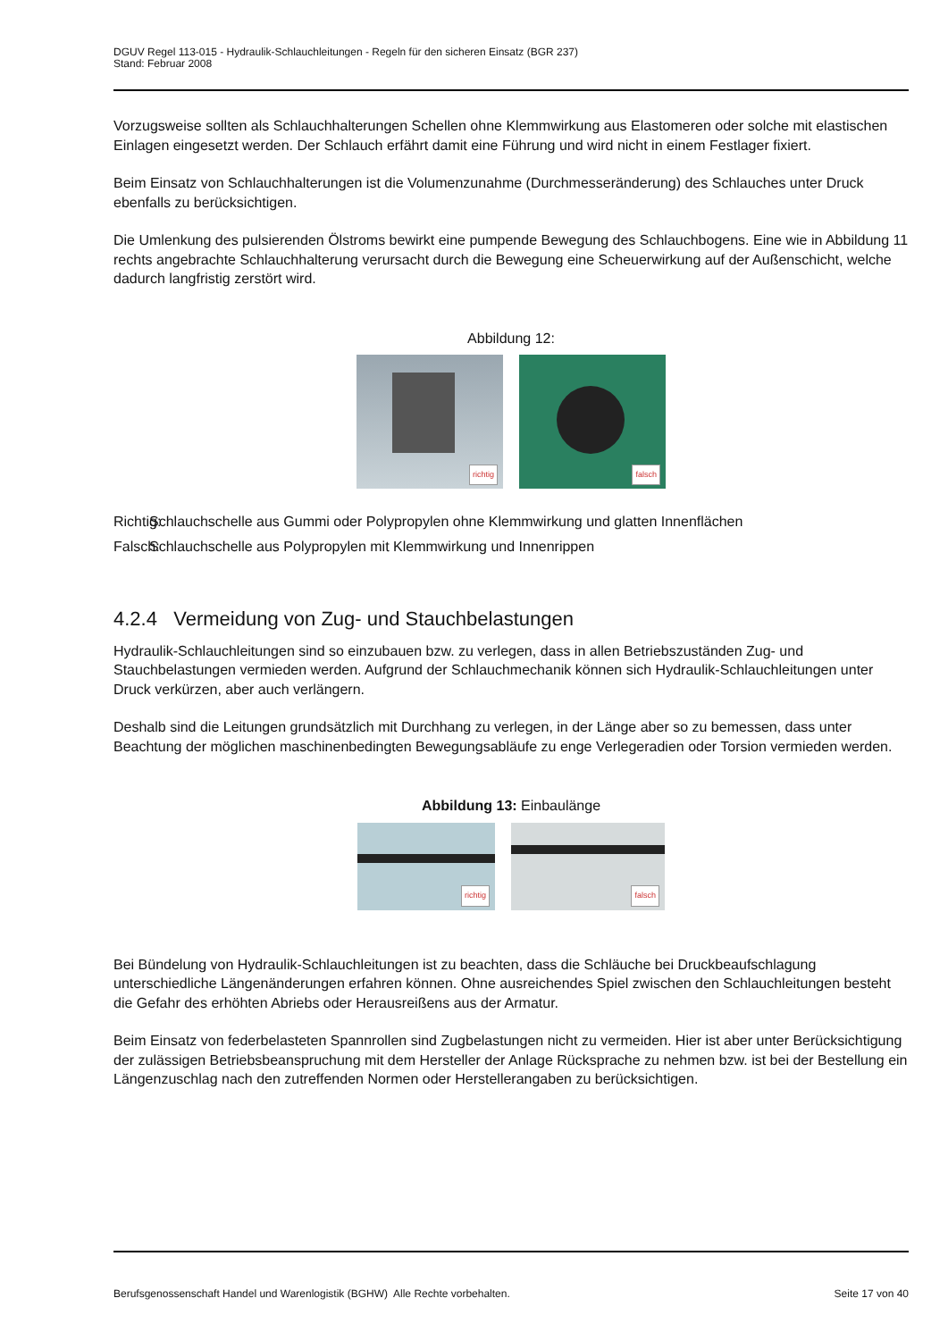DGUV Regel 113-015 - Hydraulik-Schlauchleitungen - Regeln für den sicheren Einsatz (BGR 237)
Stand: Februar 2008
Vorzugsweise sollten als Schlauchhalterungen Schellen ohne Klemmwirkung aus Elastomeren oder solche mit elastischen Einlagen eingesetzt werden. Der Schlauch erfährt damit eine Führung und wird nicht in einem Festlager fixiert.
Beim Einsatz von Schlauchhalterungen ist die Volumenzunahme (Durchmesseränderung) des Schlauches unter Druck ebenfalls zu berücksichtigen.
Die Umlenkung des pulsierenden Ölstroms bewirkt eine pumpende Bewegung des Schlauchbogens. Eine wie in Abbildung 11 rechts angebrachte Schlauchhalterung verursacht durch die Bewegung eine Scheuerwirkung auf der Außenschicht, welche dadurch langfristig zerstört wird.
Abbildung 12:
richtig
falsch
Richtig: Schlauchschelle aus Gummi oder Polypropylen ohne Klemmwirkung und glatten Innenflächen
Falsch: Schlauchschelle aus Polypropylen mit Klemmwirkung und Innenrippen
4.2.4 Vermeidung von Zug- und Stauchbelastungen
Hydraulik-Schlauchleitungen sind so einzubauen bzw. zu verlegen, dass in allen Betriebszuständen Zug- und Stauchbelastungen vermieden werden. Aufgrund der Schlauchmechanik können sich Hydraulik-Schlauchleitungen unter Druck verkürzen, aber auch verlängern.
Deshalb sind die Leitungen grundsätzlich mit Durchhang zu verlegen, in der Länge aber so zu bemessen, dass unter Beachtung der möglichen maschinenbedingten Bewegungsabläufe zu enge Verlegeradien oder Torsion vermieden werden.
Abbildung 13: Einbaulänge
richtig
falsch
Bei Bündelung von Hydraulik-Schlauchleitungen ist zu beachten, dass die Schläuche bei Druckbeaufschlagung unterschiedliche Längenänderungen erfahren können. Ohne ausreichendes Spiel zwischen den Schlauchleitungen besteht die Gefahr des erhöhten Abriebs oder Herausreißens aus der Armatur.
Beim Einsatz von federbelasteten Spannrollen sind Zugbelastungen nicht zu vermeiden. Hier ist aber unter Berücksichtigung der zulässigen Betriebsbeanspruchung mit dem Hersteller der Anlage Rücksprache zu nehmen bzw. ist bei der Bestellung ein Längenzuschlag nach den zutreffenden Normen oder Herstellerangaben zu berücksichtigen.
Berufsgenossenschaft Handel und Warenlogistik (BGHW) Alle Rechte vorbehalten. Seite 17 von 40